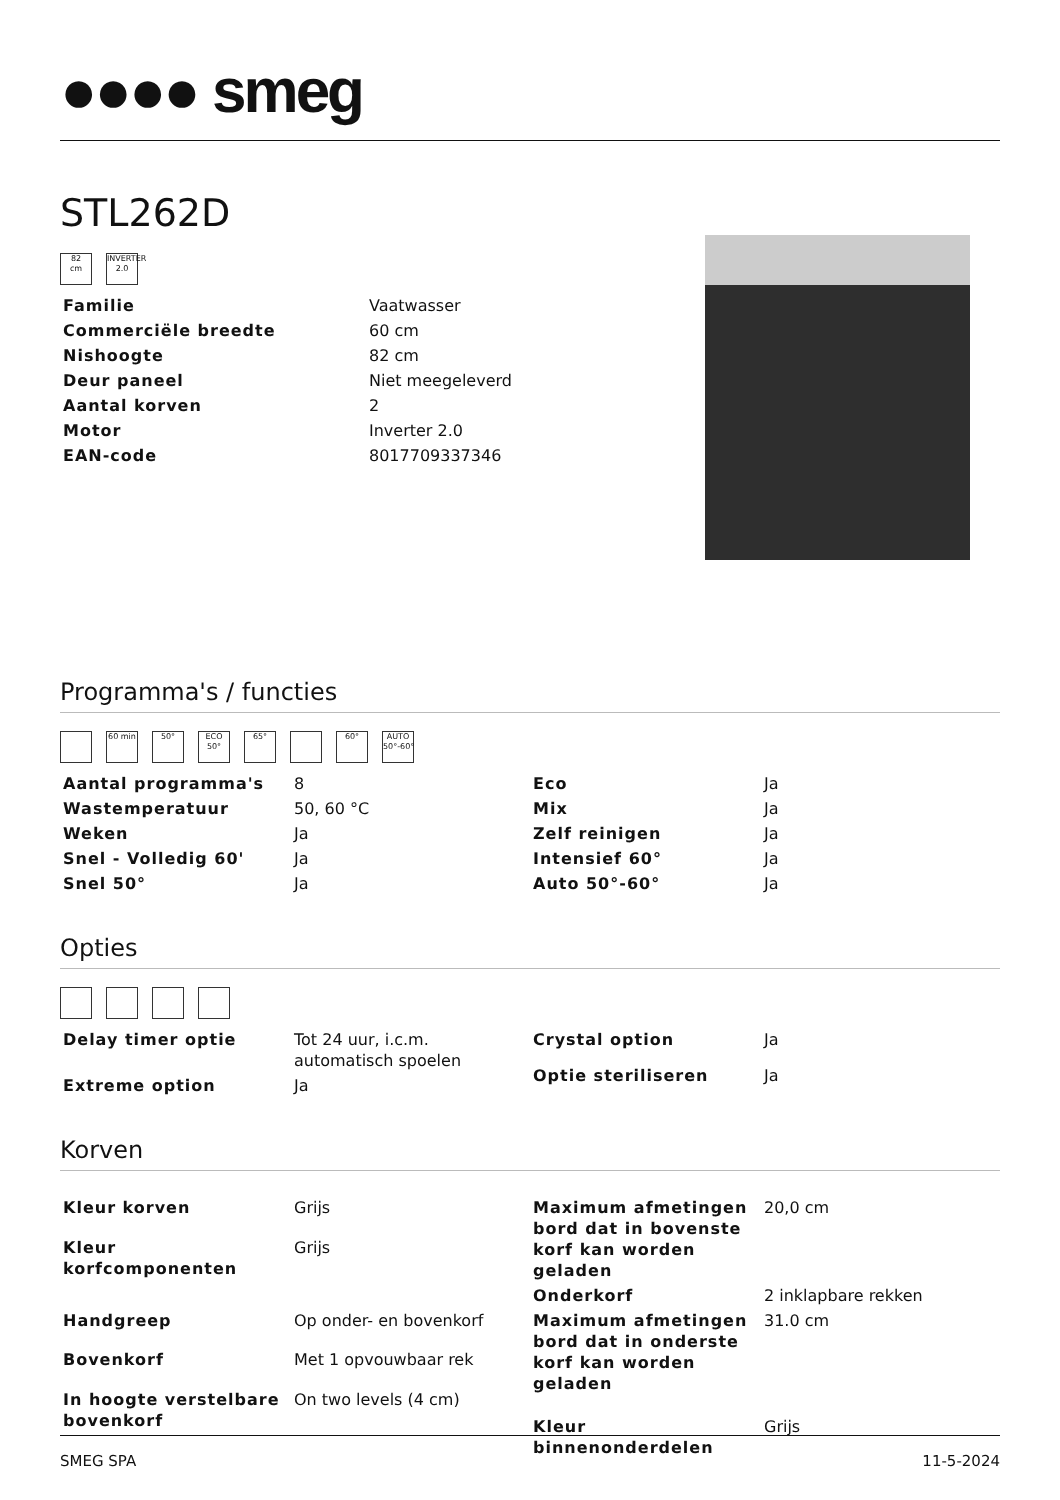●●●● smeg
STL262D
82
cm
INVERTER 2.0
| Familie | Vaatwasser |
| Commerciële breedte | 60 cm |
| Nishoogte | 82 cm |
| Deur paneel | Niet meegeleverd |
| Aantal korven | 2 |
| Motor | Inverter 2.0 |
| EAN-code | 8017709337346 |
Programma's / functies
60 min 50° ECO 50°
65° 60° AUTO 50°-60°
| Aantal programma's | 8 |
| Wastemperatuur | 50, 60 °C |
| Weken | Ja |
| Snel - Volledig 60' | Ja |
| Snel 50° | Ja |
| Eco | Ja |
| Mix | Ja |
| Zelf reinigen | Ja |
| Intensief 60° | Ja |
| Auto 50°-60° | Ja |
Opties
| Delay timer optie | Tot 24 uur, i.c.m. automatisch spoelen |
| Extreme option | Ja |
| Crystal option | Ja |
| Optie steriliseren | Ja |
Korven
| Kleur korven | Grijs |
| Kleur korfcomponenten | Grijs |
| Handgreep | Op onder- en bovenkorf |
| Bovenkorf | Met 1 opvouwbaar rek |
| In hoogte verstelbare bovenkorf | On two levels (4 cm) |
| Maximum afmetingen bord dat in bovenste korf kan worden geladen | 20,0 cm |
| Onderkorf | 2 inklapbare rekken |
| Maximum afmetingen bord dat in onderste korf kan worden geladen | 31.0 cm |
| Kleur binnenonderdelen | Grijs |
SMEG SPA 11-5-2024